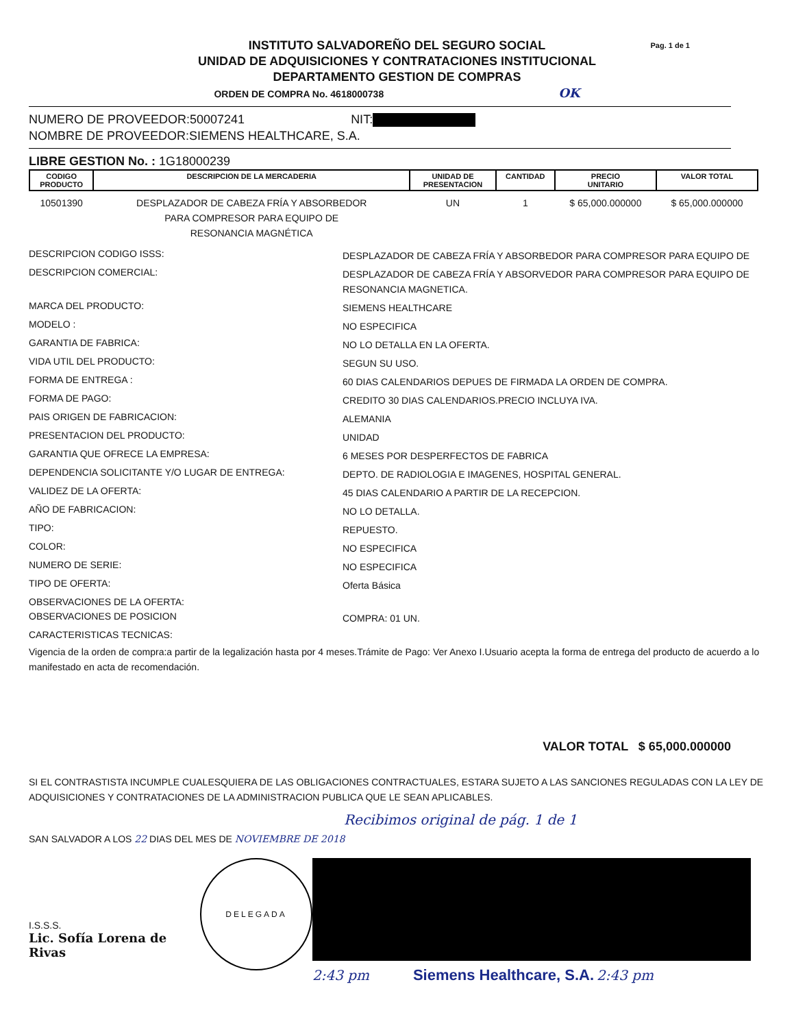Pag. 1 de 1 INSTITUTO SALVADOREÑO DEL SEGURO SOCIAL
UNIDAD DE ADQUISICIONES Y CONTRATACIONES INSTITUCIONAL
DEPARTAMENTO GESTION DE COMPRAS
ORDEN DE COMPRA No. 4618000738 OK
NUMERO DE PROVEEDOR:50007241 NIT:
NOMBRE DE PROVEEDOR:SIEMENS HEALTHCARE, S.A.
LIBRE GESTION No. : 1G18000239
| CODIGO PRODUCTO | DESCRIPCION DE LA MERCADERIA | UNIDAD DE PRESENTACION | CANTIDAD | PRECIO UNITARIO | VALOR TOTAL |
| --- | --- | --- | --- | --- | --- |
| 10501390 | DESPLAZADOR DE CABEZA FRÍA Y ABSORBEDOR PARA COMPRESOR PARA EQUIPO DE RESONANCIA MAGNÉTICA | UN | 1 | $ 65,000.000000 | $ 65,000.000000 |
DESCRIPCION CODIGO ISSS:
DESPLAZADOR DE CABEZA FRÍA Y ABSORBEDOR PARA COMPRESOR PARA EQUIPO DE
DESCRIPCION COMERCIAL:
DESPLAZADOR DE CABEZA FRÍA Y ABSORVEDOR PARA COMPRESOR PARA EQUIPO DE RESONANCIA MAGNETICA.
MARCA DEL PRODUCTO:
SIEMENS HEALTHCARE
MODELO :
NO ESPECIFICA
GARANTIA DE FABRICA:
NO LO DETALLA EN LA OFERTA.
VIDA UTIL DEL PRODUCTO:
SEGUN SU USO.
FORMA DE ENTREGA :
60 DIAS CALENDARIOS DEPUES DE FIRMADA LA ORDEN DE COMPRA.
FORMA DE PAGO:
CREDITO 30 DIAS CALENDARIOS.PRECIO INCLUYA IVA.
PAIS ORIGEN DE FABRICACION:
ALEMANIA
PRESENTACION DEL PRODUCTO:
UNIDAD
GARANTIA QUE OFRECE LA EMPRESA:
6 MESES POR DESPERFECTOS DE FABRICA
DEPENDENCIA SOLICITANTE Y/O LUGAR DE ENTREGA:
DEPTO. DE RADIOLOGIA E IMAGENES, HOSPITAL GENERAL.
VALIDEZ DE LA OFERTA:
45 DIAS CALENDARIO A PARTIR DE LA RECEPCION.
AÑO DE FABRICACION:
NO LO DETALLA.
TIPO:
REPUESTO.
COLOR:
NO ESPECIFICA
NUMERO DE SERIE:
NO ESPECIFICA
TIPO DE OFERTA:
Oferta Básica
OBSERVACIONES DE LA OFERTA:
OBSERVACIONES DE POSICION
COMPRA: 01 UN.
CARACTERISTICAS TECNICAS:
Vigencia de la orden de compra:a partir de la legalización hasta por 4 meses.Trámite de Pago: Ver Anexo I.Usuario acepta la forma de entrega del producto de acuerdo a lo manifestado en acta de recomendación.
VALOR TOTAL $ 65,000.000000
SI EL CONTRASTISTA INCUMPLE CUALESQUIERA DE LAS OBLIGACIONES CONTRACTUALES, ESTARA SUJETO A LAS SANCIONES REGULADAS CON LA LEY DE ADQUISICIONES Y CONTRATACIONES DE LA ADMINISTRACION PUBLICA QUE LE SEAN APLICABLES.
Recibimos original de pág. 1 de 1
SAN SALVADOR A LOS 22 DIAS DEL MES DE NOVIEMBRE DE 2018
I.S.S.S.
Lic. Sofía Lorena de Rivas
DELEGADA
2:43 pm Siemens Healthcare, S.A. 2:43 pm